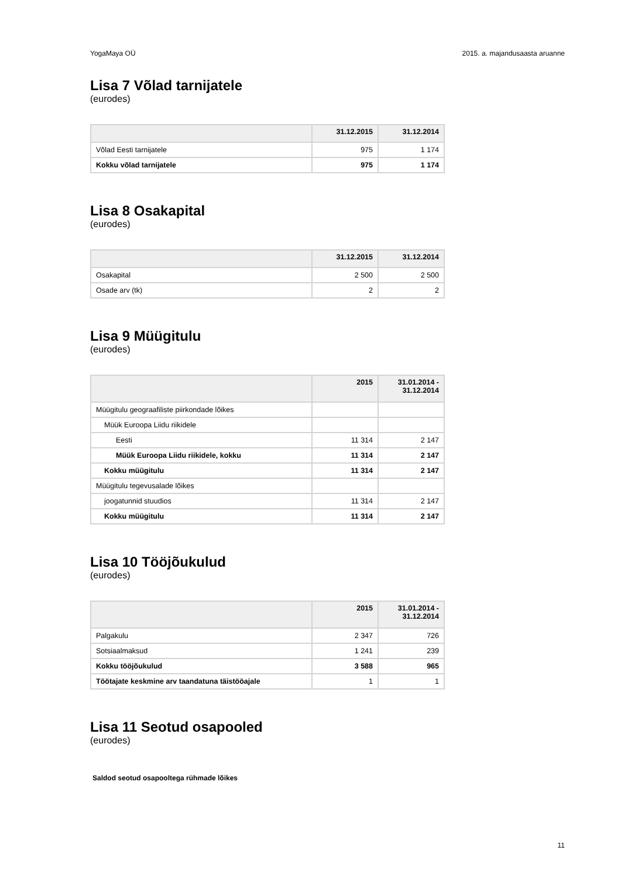YogaMaya OÜ 2015. a. majandusaasta aruanne
Lisa 7 Võlad tarnijatele
(eurodes)
| | 31.12.2015 | 31.12.2014 |
| --- | --- | --- |
| Võlad Eesti tarnijatele | 975 | 1 174 |
| Kokku võlad tarnijatele | 975 | 1 174 |
Lisa 8 Osakapital
(eurodes)
| | 31.12.2015 | 31.12.2014 |
| --- | --- | --- |
| Osakapital | 2 500 | 2 500 |
| Osade arv (tk) | 2 | 2 |
Lisa 9 Müügitulu
(eurodes)
| | 2015 | 31.01.2014 - 31.12.2014 |
| --- | --- | --- |
| Müügitulu geograafiliste piirkondade lõikes | | |
| Müük Euroopa Liidu riikidele | | |
| Eesti | 11 314 | 2 147 |
| Müük Euroopa Liidu riikidele, kokku | 11 314 | 2 147 |
| Kokku müügitulu | 11 314 | 2 147 |
| Müügitulu tegevusalade lõikes | | |
| joogatunnid stuudios | 11 314 | 2 147 |
| Kokku müügitulu | 11 314 | 2 147 |
Lisa 10 Tööjõukulud
(eurodes)
| | 2015 | 31.01.2014 - 31.12.2014 |
| --- | --- | --- |
| Palgakulu | 2 347 | 726 |
| Sotsiaalmaksud | 1 241 | 239 |
| Kokku tööjõukulud | 3 588 | 965 |
| Töötajate keskmine arv taandatuna täistööajale | 1 | 1 |
Lisa 11 Seotud osapooled
(eurodes)
Saldod seotud osapooltega rühmade lõikes
11